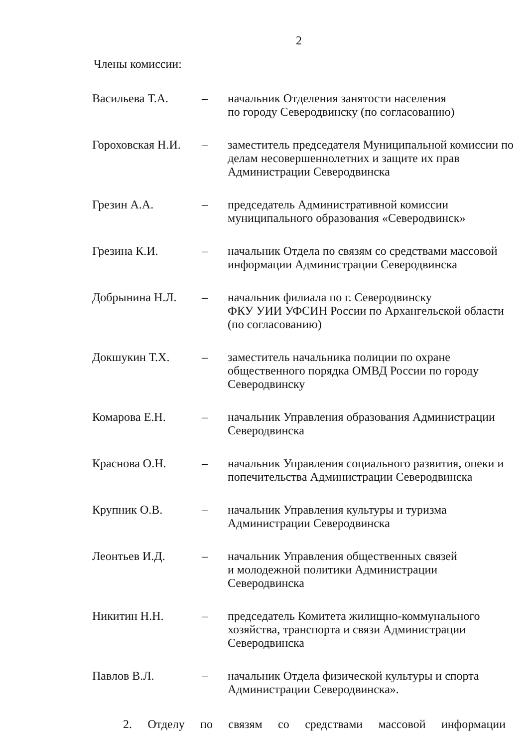2
Члены комиссии:
| Васильева Т.А. | – | начальник Отделения занятости населения по городу Северодвинску (по согласованию) |
| Гороховская Н.И. | – | заместитель председателя Муниципальной комиссии по делам несовершеннолетних и защите их прав Администрации Северодвинска |
| Грезин А.А. | – | председатель Административной комиссии муниципального образования «Северодвинск» |
| Грезина К.И. | – | начальник Отдела по связям со средствами массовой информации Администрации Северодвинска |
| Добрынина Н.Л. | – | начальник филиала по г. Северодвинску ФКУ УИИ УФСИН России по Архангельской области (по согласованию) |
| Докшукин Т.Х. | – | заместитель начальника полиции по охране общественного порядка ОМВД России по городу Северодвинску |
| Комарова Е.Н. | – | начальник Управления образования Администрации Северодвинска |
| Краснова О.Н. | – | начальник Управления социального развития, опеки и попечительства Администрации Северодвинска |
| Крупник О.В. | – | начальник Управления культуры и туризма Администрации Северодвинска |
| Леонтьев И.Д. | – | начальник Управления общественных связей и молодежной политики Администрации Северодвинска |
| Никитин Н.Н. | – | председатель Комитета жилищно-коммунального хозяйства, транспорта и связи Администрации Северодвинска |
| Павлов В.Л. | – | начальник Отдела физической культуры и спорта Администрации Северодвинска». |
2. Отделу по связям со средствами массовой информации